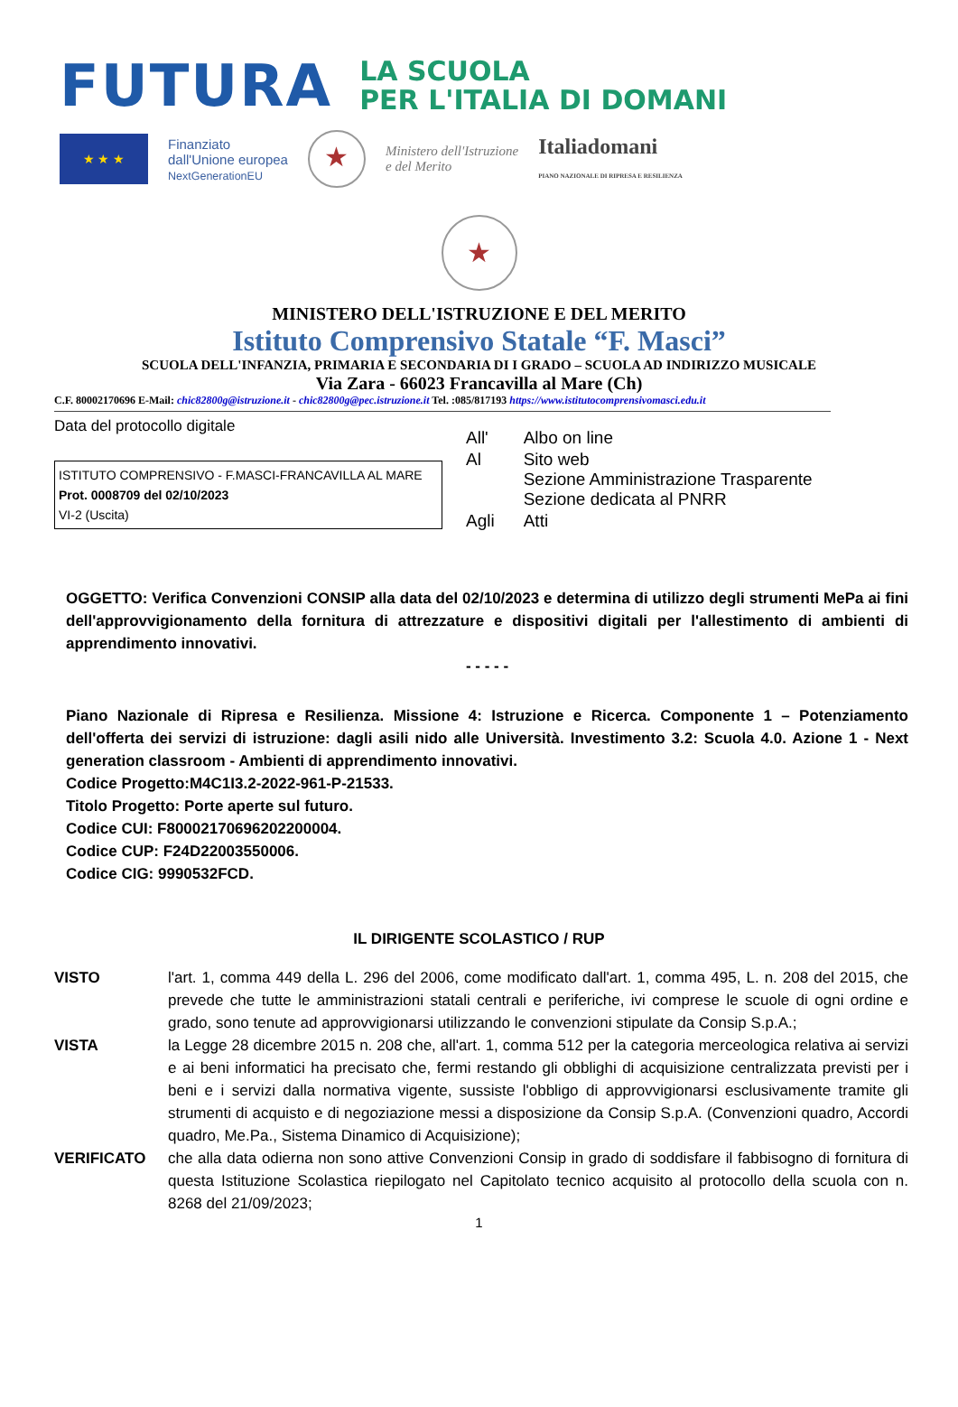FUTURA
LA SCUOLA
PER L'ITALIA DI DOMANI
★ ★ ★
Finanziato
dall'Unione europea
NextGenerationEU
★
Ministero dell'Istruzione
e del Merito
Italiadomani
PIANO NAZIONALE DI RIPRESA E RESILIENZA
★
MINISTERO DELL'ISTRUZIONE E DEL MERITO
Istituto Comprensivo Statale “F. Masci”
SCUOLA DELL'INFANZIA, PRIMARIA E SECONDARIA DI I GRADO – SCUOLA AD INDIRIZZO MUSICALE
Via Zara - 66023 Francavilla al Mare (Ch)
C.F. 80002170696 E-Mail: chic82800g@istruzione.it - chic82800g@pec.istruzione.it Tel. :085/817193 https://www.istitutocomprensivomasci.edu.it
Data del protocollo digitale
ISTITUTO COMPRENSIVO - F.MASCI-FRANCAVILLA AL MARE
Prot. 0008709 del 02/10/2023
VI-2 (Uscita)
| All' | Albo on line |
| Al | Sito web Sezione Amministrazione Trasparente Sezione dedicata al PNRR |
| Agli | Atti |
OGGETTO: Verifica Convenzioni CONSIP alla data del 02/10/2023 e determina di utilizzo degli strumenti MePa ai fini dell'approvvigionamento della fornitura di attrezzature e dispositivi digitali per l'allestimento di ambienti di apprendimento innovativi.
- - - - -
Piano Nazionale di Ripresa e Resilienza. Missione 4: Istruzione e Ricerca. Componente 1 – Potenziamento dell'offerta dei servizi di istruzione: dagli asili nido alle Università. Investimento 3.2: Scuola 4.0. Azione 1 - Next generation classroom - Ambienti di apprendimento innovativi.
Codice Progetto:M4C1I3.2-2022-961-P-21533.
Titolo Progetto: Porte aperte sul futuro.
Codice CUI: F80002170696202200004.
Codice CUP: F24D22003550006.
Codice CIG: 9990532FCD.
IL DIRIGENTE SCOLASTICO / RUP
| VISTO | l'art. 1, comma 449 della L. 296 del 2006, come modificato dall'art. 1, comma 495, L. n. 208 del 2015, che prevede che tutte le amministrazioni statali centrali e periferiche, ivi comprese le scuole di ogni ordine e grado, sono tenute ad approvvigionarsi utilizzando le convenzioni stipulate da Consip S.p.A.; |
| VISTA | la Legge 28 dicembre 2015 n. 208 che, all'art. 1, comma 512 per la categoria merceologica relativa ai servizi e ai beni informatici ha precisato che, fermi restando gli obblighi di acquisizione centralizzata previsti per i beni e i servizi dalla normativa vigente, sussiste l'obbligo di approvvigionarsi esclusivamente tramite gli strumenti di acquisto e di negoziazione messi a disposizione da Consip S.p.A. (Convenzioni quadro, Accordi quadro, Me.Pa., Sistema Dinamico di Acquisizione); |
| VERIFICATO | che alla data odierna non sono attive Convenzioni Consip in grado di soddisfare il fabbisogno di fornitura di questa Istituzione Scolastica riepilogato nel Capitolato tecnico acquisito al protocollo della scuola con n. 8268 del 21/09/2023; |
1